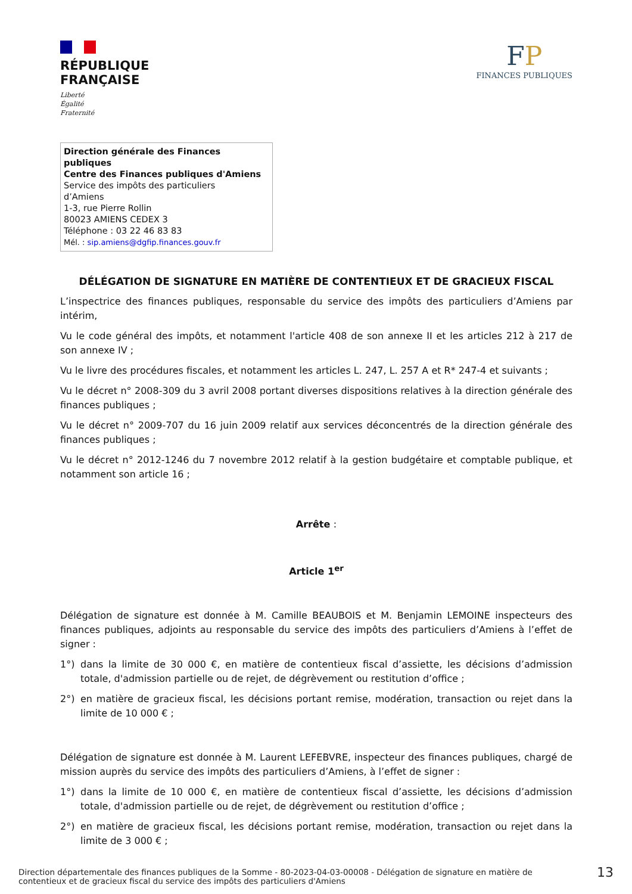RÉPUBLIQUE
FRANÇAISE
Liberté
Égalité
Fraternité
FP
FINANCES PUBLIQUES
Direction générale des Finances publiques
Centre des Finances publiques d'Amiens
Service des impôts des particuliers
d’Amiens
1-3, rue Pierre Rollin
80023 AMIENS CEDEX 3
Téléphone : 03 22 46 83 83
Mél. : sip.amiens@dgfip.finances.gouv.fr
DÉLÉGATION DE SIGNATURE EN MATIÈRE DE CONTENTIEUX ET DE GRACIEUX FISCAL
L’inspectrice des finances publiques, responsable du service des impôts des particuliers d’Amiens par intérim,
Vu le code général des impôts, et notamment l'article 408 de son annexe II et les articles 212 à 217 de son annexe IV ;
Vu le livre des procédures fiscales, et notamment les articles L. 247, L. 257 A et R* 247-4 et suivants ;
Vu le décret n° 2008-309 du 3 avril 2008 portant diverses dispositions relatives à la direction générale des finances publiques ;
Vu le décret n° 2009-707 du 16 juin 2009 relatif aux services déconcentrés de la direction générale des finances publiques ;
Vu le décret n° 2012-1246 du 7 novembre 2012 relatif à la gestion budgétaire et comptable publique, et notamment son article 16 ;
Arrête :
Article 1<sup>er</sup>
Délégation de signature est donnée à M. Camille BEAUBOIS et M. Benjamin LEMOINE inspecteurs des finances publiques, adjoints au responsable du service des impôts des particuliers d’Amiens à l’effet de signer :
1°) dans la limite de 30 000 €, en matière de contentieux fiscal d’assiette, les décisions d’admission totale, d'admission partielle ou de rejet, de dégrèvement ou restitution d’office ;
2°) en matière de gracieux fiscal, les décisions portant remise, modération, transaction ou rejet dans la limite de 10 000 € ;
Délégation de signature est donnée à M. Laurent LEFEBVRE, inspecteur des finances publiques, chargé de mission auprès du service des impôts des particuliers d’Amiens, à l’effet de signer :
1°) dans la limite de 10 000 €, en matière de contentieux fiscal d’assiette, les décisions d’admission totale, d'admission partielle ou de rejet, de dégrèvement ou restitution d’office ;
2°) en matière de gracieux fiscal, les décisions portant remise, modération, transaction ou rejet dans la limite de 3 000 € ;
Direction départementale des finances publiques de la Somme - 80-2023-04-03-00008 - Délégation de signature en matière de
contentieux et de gracieux fiscal du service des impôts des particuliers d'Amiens
13